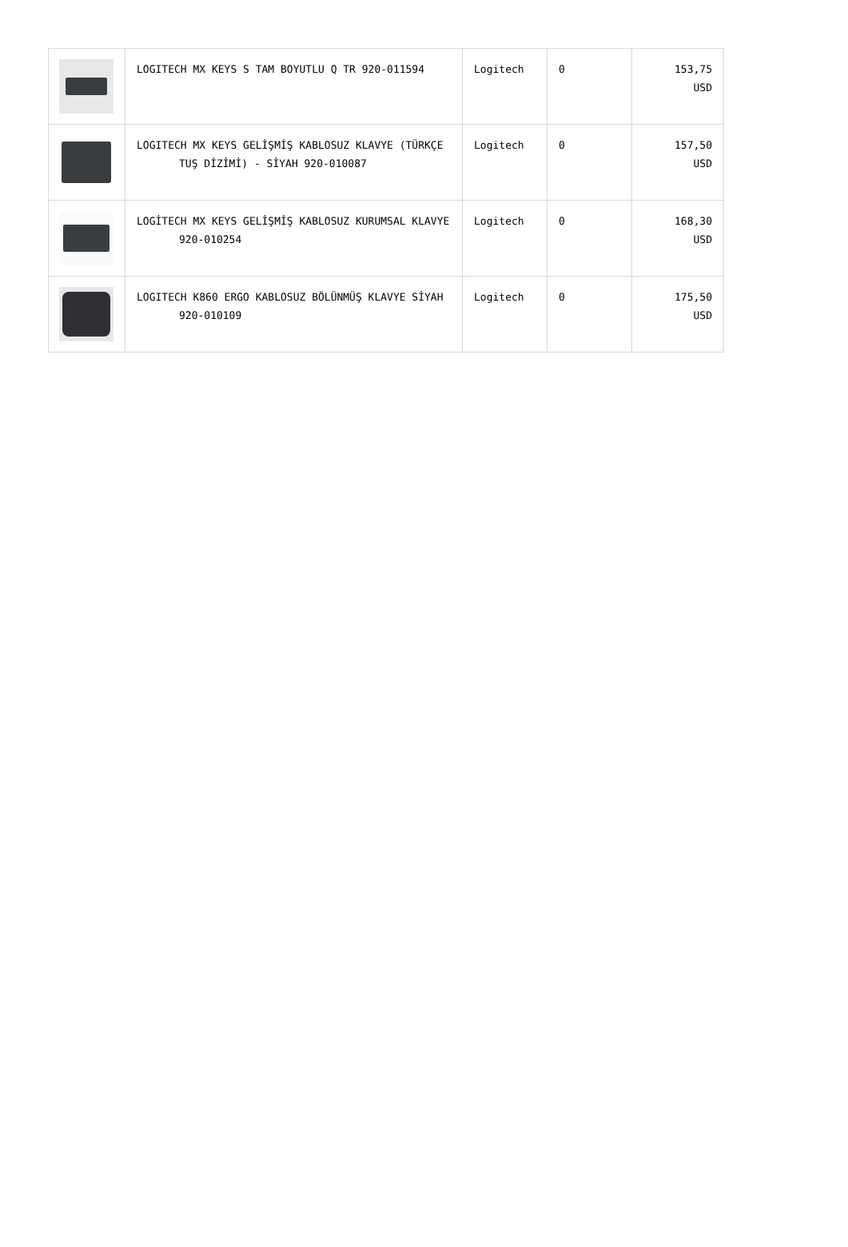| | LOGITECH MX KEYS S TAM BOYUTLU Q TR 920-011594 | Logitech | 0 | 153,75 USD |
| | LOGITECH MX KEYS GELİŞMİŞ KABLOSUZ KLAVYE (TÜRKÇE TUŞ DİZİMİ) - SİYAH 920-010087 | Logitech | 0 | 157,50 USD |
| | LOGİTECH MX KEYS GELİŞMİŞ KABLOSUZ KURUMSAL KLAVYE 920-010254 | Logitech | 0 | 168,30 USD |
| | LOGITECH K860 ERGO KABLOSUZ BÖLÜNMÜŞ KLAVYE SİYAH 920-010109 | Logitech | 0 | 175,50 USD |